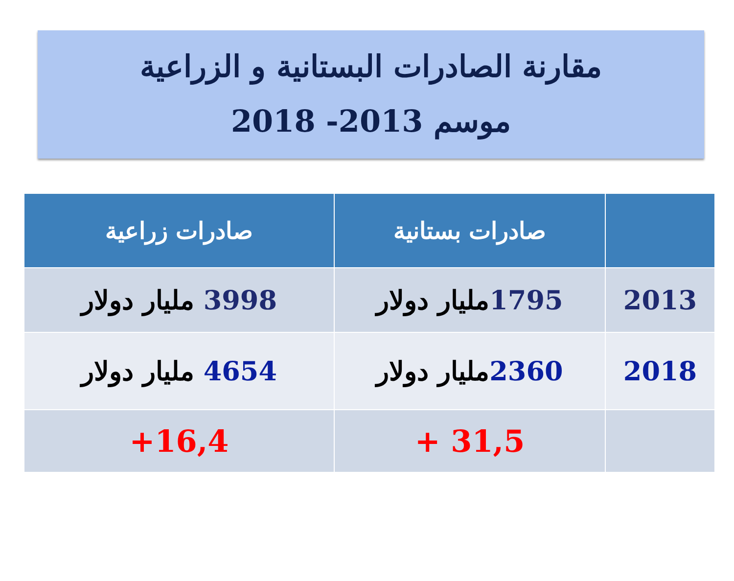مقارنة الصادرات البستانية و الزراعية
موسم 2013- 2018
| | صادرات بستانية | صادرات زراعية |
| --- | --- | --- |
| 2013 | 1795 مليار دولار | 3998 مليار دولار |
| 2018 | 2360 مليار دولار | 4654 مليار دولار |
| | 31,5 + | 16,4+ |